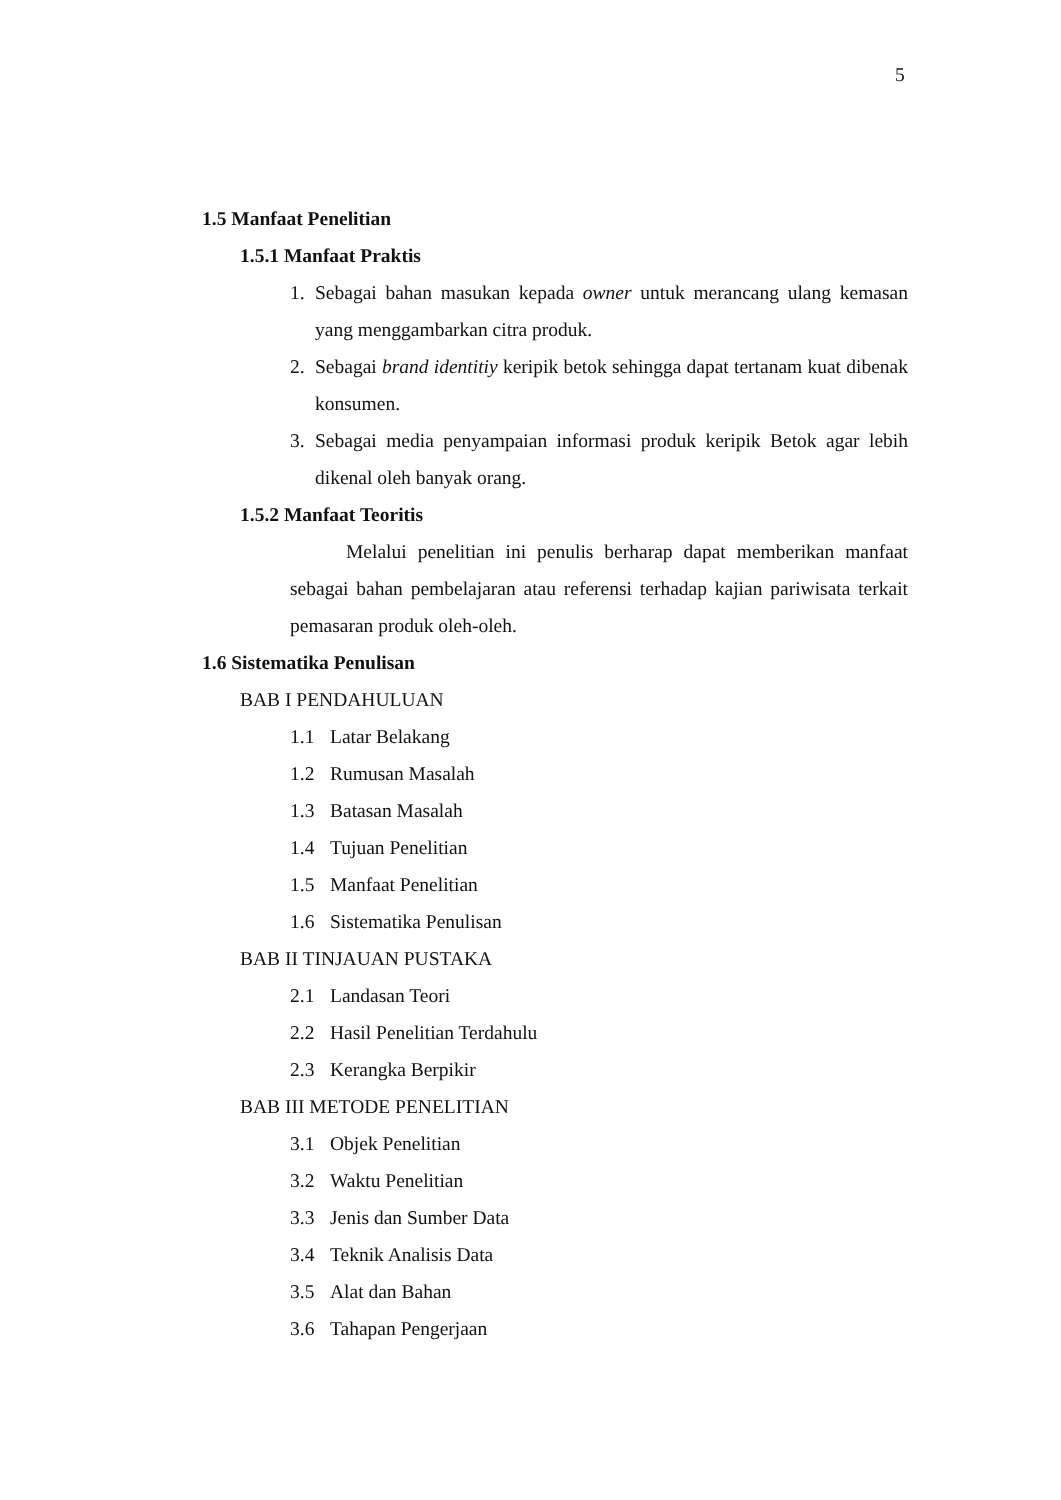5
1.5 Manfaat Penelitian
1.5.1 Manfaat Praktis
1. Sebagai bahan masukan kepada owner untuk merancang ulang kemasan yang menggambarkan citra produk.
2. Sebagai brand identitiy keripik betok sehingga dapat tertanam kuat dibenak konsumen.
3. Sebagai media penyampaian informasi produk keripik Betok agar lebih dikenal oleh banyak orang.
1.5.2 Manfaat Teoritis
Melalui penelitian ini penulis berharap dapat memberikan manfaat sebagai bahan pembelajaran atau referensi terhadap kajian pariwisata terkait pemasaran produk oleh-oleh.
1.6 Sistematika Penulisan
BAB I PENDAHULUAN
1.1 Latar Belakang
1.2 Rumusan Masalah
1.3 Batasan Masalah
1.4 Tujuan Penelitian
1.5 Manfaat Penelitian
1.6 Sistematika Penulisan
BAB II TINJAUAN PUSTAKA
2.1 Landasan Teori
2.2 Hasil Penelitian Terdahulu
2.3 Kerangka Berpikir
BAB III METODE PENELITIAN
3.1 Objek Penelitian
3.2 Waktu Penelitian
3.3 Jenis dan Sumber Data
3.4 Teknik Analisis Data
3.5 Alat dan Bahan
3.6 Tahapan Pengerjaan